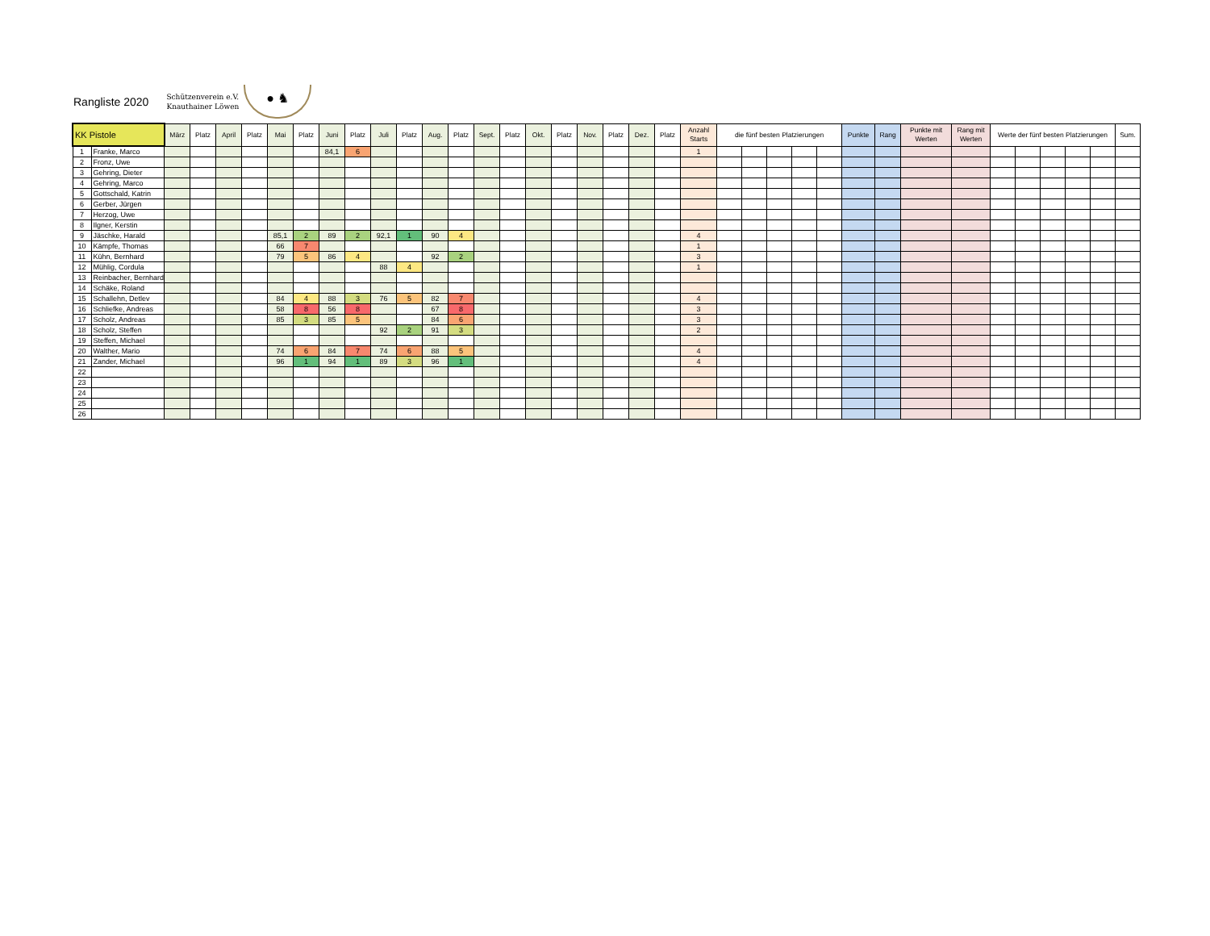Rangliste 2020
Schützenverein e.V.
Knauthainer Löwen
● ♞
| KK Pistole | | März | Platz | April | Platz | Mai | Platz | Juni | Platz | Juli | Platz | Aug. | Platz | Sept. | Platz | Okt. | Platz | Nov. | Platz | Dez. | Platz | Anzahl Starts | die fünf besten Platzierungen | | | | | Punkte | Rang | Punkte mit Werten | Rang mit Werten | Werte der fünf besten Platzierungen | | | | | Sum. |
| --- | --- | --- | --- | --- | --- | --- | --- | --- | --- | --- | --- | --- | --- | --- | --- | --- | --- | --- | --- | --- | --- | --- | --- | --- | --- | --- | --- | --- | --- | --- | --- | --- | --- | --- | --- | --- | --- |
| 1 | Franke, Marco | | | | | | | 84,1 | 6 | | | | | | | | | | | | | 1 | | | | | | | | | | | | | | | |
| 2 | Fronz, Uwe | | | | | | | | | | | | | | | | | | | | | | | | | | | | | | | | | | | | |
| 3 | Gehring, Dieter | | | | | | | | | | | | | | | | | | | | | | | | | | | | | | | | | | | | |
| 4 | Gehring, Marco | | | | | | | | | | | | | | | | | | | | | | | | | | | | | | | | | | | | |
| 5 | Gottschald, Katrin | | | | | | | | | | | | | | | | | | | | | | | | | | | | | | | | | | | | |
| 6 | Gerber, Jürgen | | | | | | | | | | | | | | | | | | | | | | | | | | | | | | | | | | | | |
| 7 | Herzog, Uwe | | | | | | | | | | | | | | | | | | | | | | | | | | | | | | | | | | | | |
| 8 | Ilgner, Kerstin | | | | | | | | | | | | | | | | | | | | | | | | | | | | | | | | | | | | |
| 9 | Jäschke, Harald | | | | | 85,1 | 2 | 89 | 2 | 92,1 | 1 | 90 | 4 | | | | | | | | | 4 | | | | | | | | | | | | | | | |
| 10 | Kämpfe, Thomas | | | | | 66 | 7 | | | | | | | | | | | | | | | 1 | | | | | | | | | | | | | | | |
| 11 | Kühn, Bernhard | | | | | 79 | 5 | 86 | 4 | | | 92 | 2 | | | | | | | | | 3 | | | | | | | | | | | | | | | |
| 12 | Mühlig, Cordula | | | | | | | | | 88 | 4 | | | | | | | | | | | 1 | | | | | | | | | | | | | | | |
| 13 | Reinbacher, Bernhard | | | | | | | | | | | | | | | | | | | | | | | | | | | | | | | | | | | | |
| 14 | Schäke, Roland | | | | | | | | | | | | | | | | | | | | | | | | | | | | | | | | | | | | |
| 15 | Schallehn, Detlev | | | | | 84 | 4 | 88 | 3 | 76 | 5 | 82 | 7 | | | | | | | | | 4 | | | | | | | | | | | | | | | |
| 16 | Schliefke, Andreas | | | | | 58 | 8 | 56 | 8 | | | 67 | 8 | | | | | | | | | 3 | | | | | | | | | | | | | | | |
| 17 | Scholz, Andreas | | | | | 85 | 3 | 85 | 5 | | | 84 | 6 | | | | | | | | | 3 | | | | | | | | | | | | | | | |
| 18 | Scholz, Steffen | | | | | | | | | 92 | 2 | 91 | 3 | | | | | | | | | 2 | | | | | | | | | | | | | | | |
| 19 | Steffen, Michael | | | | | | | | | | | | | | | | | | | | | | | | | | | | | | | | | | | | |
| 20 | Walther, Mario | | | | | 74 | 6 | 84 | 7 | 74 | 6 | 88 | 5 | | | | | | | | | 4 | | | | | | | | | | | | | | | |
| 21 | Zander, Michael | | | | | 96 | 1 | 94 | 1 | 89 | 3 | 96 | 1 | | | | | | | | | 4 | | | | | | | | | | | | | | | |
| 22 | | | | | | | | | | | | | | | | | | | | | | | | | | | | | | | | | | | | | |
| 23 | | | | | | | | | | | | | | | | | | | | | | | | | | | | | | | | | | | | | |
| 24 | | | | | | | | | | | | | | | | | | | | | | | | | | | | | | | | | | | | | |
| 25 | | | | | | | | | | | | | | | | | | | | | | | | | | | | | | | | | | | | | |
| 26 | | | | | | | | | | | | | | | | | | | | | | | | | | | | | | | | | | | | | |